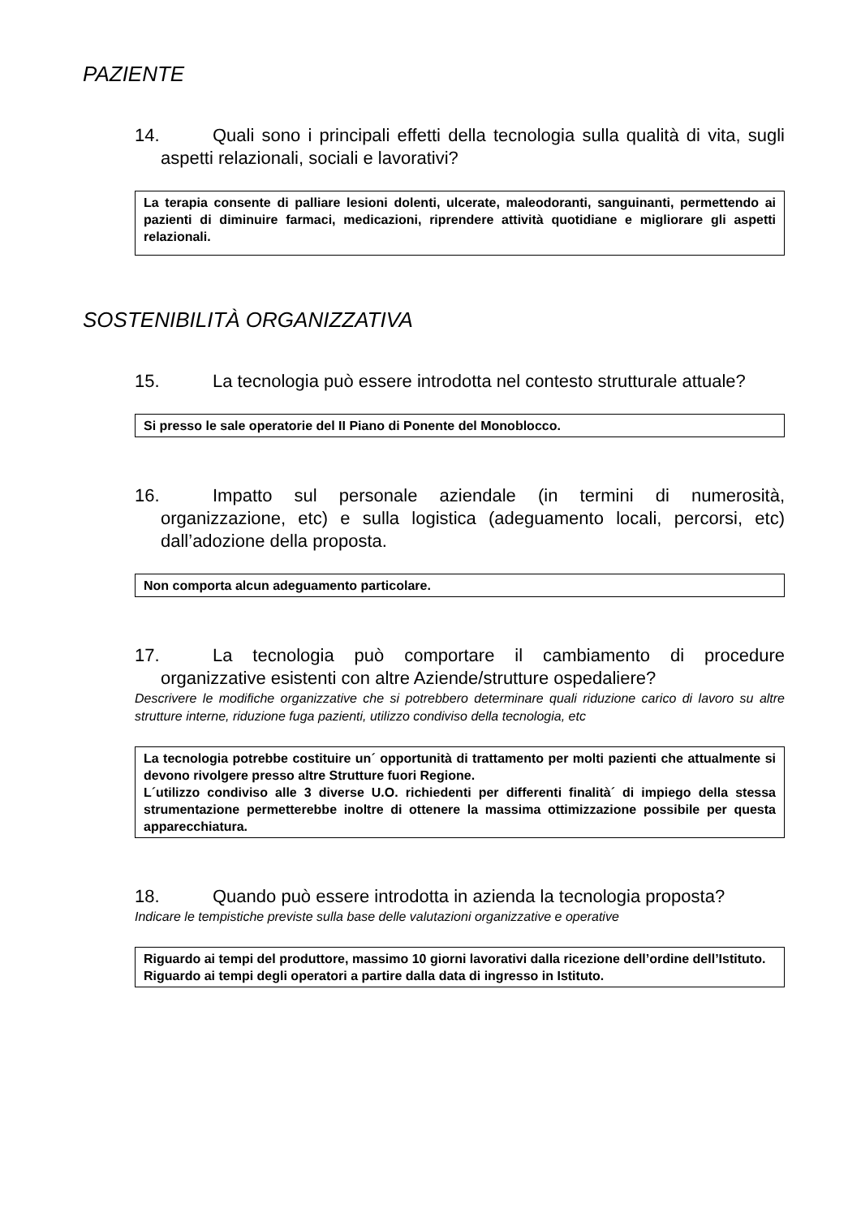PAZIENTE
14. Quali sono i principali effetti della tecnologia sulla qualità di vita, sugli aspetti relazionali, sociali e lavorativi?
La terapia consente di palliare lesioni dolenti, ulcerate, maleodoranti, sanguinanti, permettendo ai pazienti di diminuire farmaci, medicazioni, riprendere attività quotidiane e migliorare gli aspetti relazionali.
SOSTENIBILITÀ ORGANIZZATIVA
15. La tecnologia può essere introdotta nel contesto strutturale attuale?
Si presso le sale operatorie del II Piano di Ponente del Monoblocco.
16. Impatto sul personale aziendale (in termini di numerosità, organizzazione, etc) e sulla logistica (adeguamento locali, percorsi, etc) dall’adozione della proposta.
Non comporta alcun adeguamento particolare.
17. La tecnologia può comportare il cambiamento di procedure organizzative esistenti con altre Aziende/strutture ospedaliere?
Descrivere le modifiche organizzative che si potrebbero determinare quali riduzione carico di lavoro su altre strutture interne, riduzione fuga pazienti, utilizzo condiviso della tecnologia, etc
La tecnologia potrebbe costituire un´ opportunità di trattamento per molti pazienti che attualmente si devono rivolgere presso altre Strutture fuori Regione.
L´utilizzo condiviso alle 3 diverse U.O. richiedenti per differenti finalità´ di impiego della stessa strumentazione permetterebbe inoltre di ottenere la massima ottimizzazione possibile per questa apparecchiatura.
18. Quando può essere introdotta in azienda la tecnologia proposta?
Indicare le tempistiche previste sulla base delle valutazioni organizzative e operative
Riguardo ai tempi del produttore, massimo 10 giorni lavorativi dalla ricezione dell’ordine dell’Istituto.
Riguardo ai tempi degli operatori a partire dalla data di ingresso in Istituto.